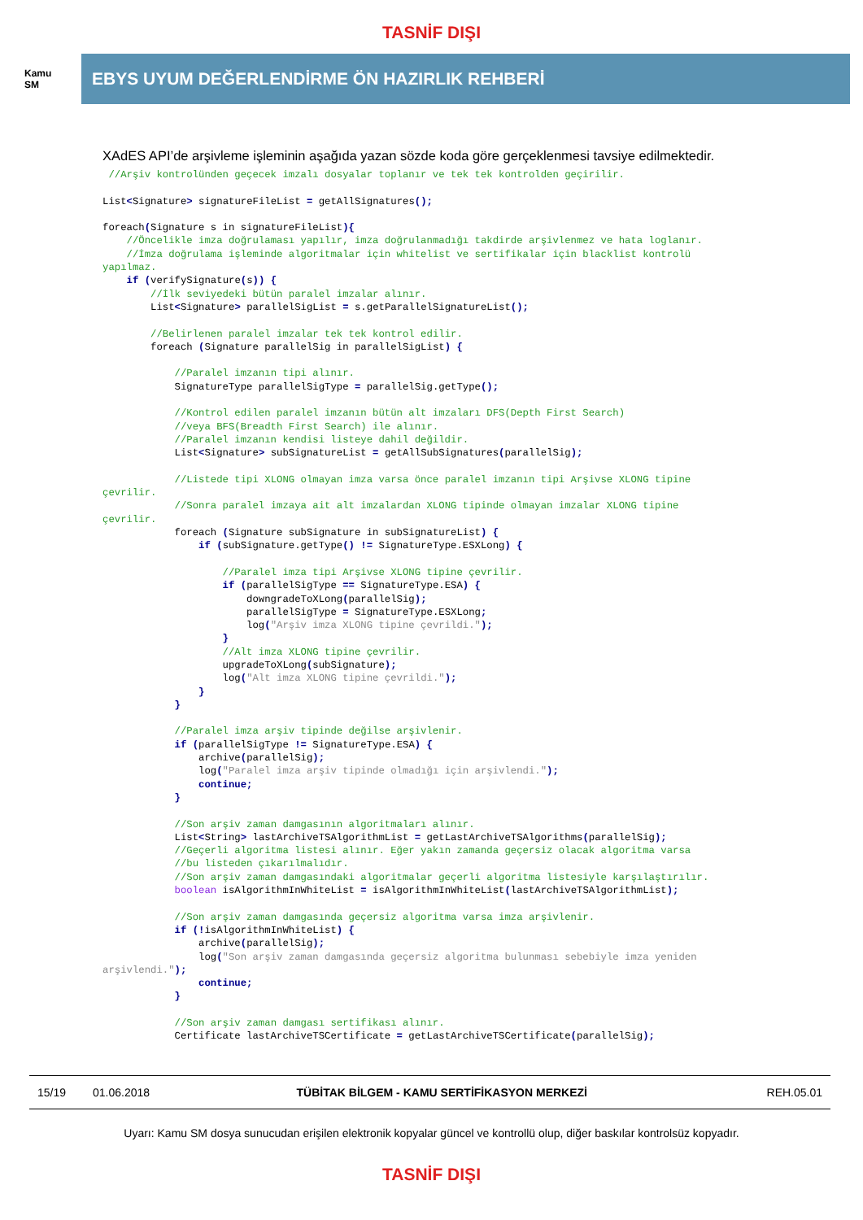TASNİF DIŞI
Kamu
SM
EBYS UYUM DEĞERLENDİRME ÖN HAZIRLIK REHBERİ
XAdES API’de arşivleme işleminin aşağıda yazan sözde koda göre gerçeklenmesi tavsiye edilmektedir.
 //Arşiv kontrolünden geçecek imzalı dosyalar toplanır ve tek tek kontrolden geçirilir.

List<Signature> signatureFileList = getAllSignatures();

foreach(Signature s in signatureFileList){
    //Öncelikle imza doğrulaması yapılır, imza doğrulanmadığı takdirde arşivlenmez ve hata loglanır.
    //İmza doğrulama işleminde algoritmalar için whitelist ve sertifikalar için blacklist kontrolü
yapılmaz.
    if (verifySignature(s)) {
        //İlk seviyedeki bütün paralel imzalar alınır.
        List<Signature> parallelSigList = s.getParallelSignatureList();

        //Belirlenen paralel imzalar tek tek kontrol edilir.
        foreach (Signature parallelSig in parallelSigList) {

            //Paralel imzanın tipi alınır.
            SignatureType parallelSigType = parallelSig.getType();

            //Kontrol edilen paralel imzanın bütün alt imzaları DFS(Depth First Search)
            //veya BFS(Breadth First Search) ile alınır.
            //Paralel imzanın kendisi listeye dahil değildir.
            List<Signature> subSignatureList = getAllSubSignatures(parallelSig);

            //Listede tipi XLONG olmayan imza varsa önce paralel imzanın tipi Arşivse XLONG tipine
çevrilir.
            //Sonra paralel imzaya ait alt imzalardan XLONG tipinde olmayan imzalar XLONG tipine
çevrilir.
            foreach (Signature subSignature in subSignatureList) {
                if (subSignature.getType() != SignatureType.ESXLong) {

                    //Paralel imza tipi Arşivse XLONG tipine çevrilir.
                    if (parallelSigType == SignatureType.ESA) {
                        downgradeToXLong(parallelSig);
                        parallelSigType = SignatureType.ESXLong;
                        log("Arşiv imza XLONG tipine çevrildi.");
                    }
                    //Alt imza XLONG tipine çevrilir.
                    upgradeToXLong(subSignature);
                    log("Alt imza XLONG tipine çevrildi.");
                }
            }

            //Paralel imza arşiv tipinde değilse arşivlenir.
            if (parallelSigType != SignatureType.ESA) {
                archive(parallelSig);
                log("Paralel imza arşiv tipinde olmadığı için arşivlendi.");
                continue;
            }

            //Son arşiv zaman damgasının algoritmaları alınır.
            List<String> lastArchiveTSAlgorithmList = getLastArchiveTSAlgorithms(parallelSig);
            //Geçerli algoritma listesi alınır. Eğer yakın zamanda geçersiz olacak algoritma varsa
            //bu listeden çıkarılmalıdır.
            //Son arşiv zaman damgasındaki algoritmalar geçerli algoritma listesiyle karşılaştırılır.
            boolean isAlgorithmInWhiteList = isAlgorithmInWhiteList(lastArchiveTSAlgorithmList);

            //Son arşiv zaman damgasında geçersiz algoritma varsa imza arşivlenir.
            if (!isAlgorithmInWhiteList) {
                archive(parallelSig);
                log("Son arşiv zaman damgasında geçersiz algoritma bulunması sebebiyle imza yeniden
arşivlendi.");
                continue;
            }

            //Son arşiv zaman damgası sertifikası alınır.
            Certificate lastArchiveTSCertificate = getLastArchiveTSCertificate(parallelSig);
15/19 01.06.2018 TÜBİTAK BİLGEM - KAMU SERTİFİKASYON MERKEZİ REH.05.01
Uyarı: Kamu SM dosya sunucudan erişilen elektronik kopyalar güncel ve kontrollü olup, diğer baskılar kontrolsüz kopyadır.
TASNİF DIŞI